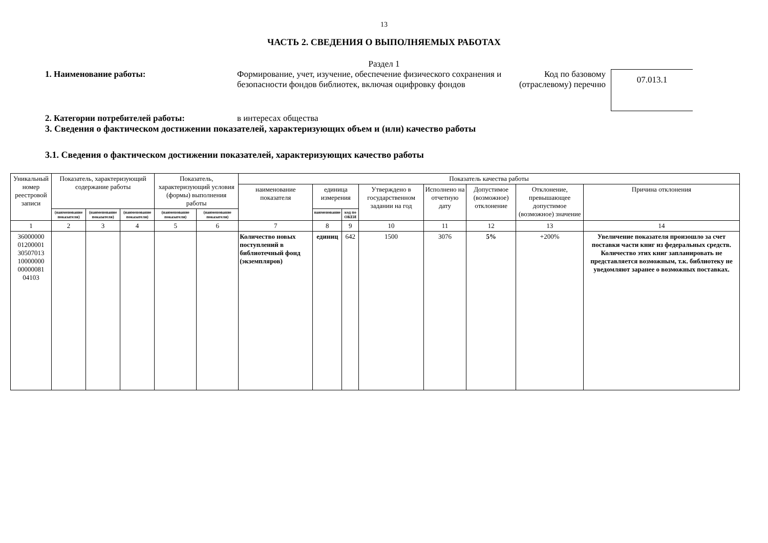13
ЧАСТЬ 2. СВЕДЕНИЯ О ВЫПОЛНЯЕМЫХ РАБОТАХ
Раздел 1
1. Наименование работы: Формирование, учет, изучение, обеспечение физического сохранения и безопасности фондов библиотек, включая оцифровку фондов
Код по базовому (отраслевому) перечню
07.013.1
2. Категории потребителей работы: в интересах общества
3. Сведения о фактическом достижении показателей, характеризующих объем и (или) качество работы
3.1. Сведения о фактическом достижении показателей, характеризующих качество работы
| Уникальный номер реестровой записи | Показатель, характеризующий содержание работы | | | Показатель, характеризующий условия (формы) выполнения работы | | Показатель качества работы | | | | | | | |
| --- | --- | --- | --- | --- | --- | --- | --- | --- | --- | --- | --- | --- | --- |
| | | | | | | наименование показателя | единица измерения | | Утверждено в государственном задании на год | Исполнено на отчетную дату | Допустимое (возможное) отклонение | Отклонение, превышающее допустимое (возможное) значение | Причина отклонения |
| | (наименование показателя) | (наименование показателя) | (наименование показателя) | (наименование показателя) | (наименование показателя) | | наименование | код по ОКЕИ | | | | | |
| 1 | 2 | 3 | 4 | 5 | 6 | 7 | 8 | 9 | 10 | 11 | 12 | 13 | 14 |
| 36000000 01200001 30507013 10000000 00000081 04103 | | | | | | Количество новых поступлений в библиотечный фонд (экземпляров) | единиц | 642 | 1500 | 3076 | 5% | +200% | Увеличение показателя произошло за счет поставки части книг из федеральных средств. Количество этих книг запланировать не представляется возможным, т.к. библиотеку не уведомляют заранее о возможных поставках. |